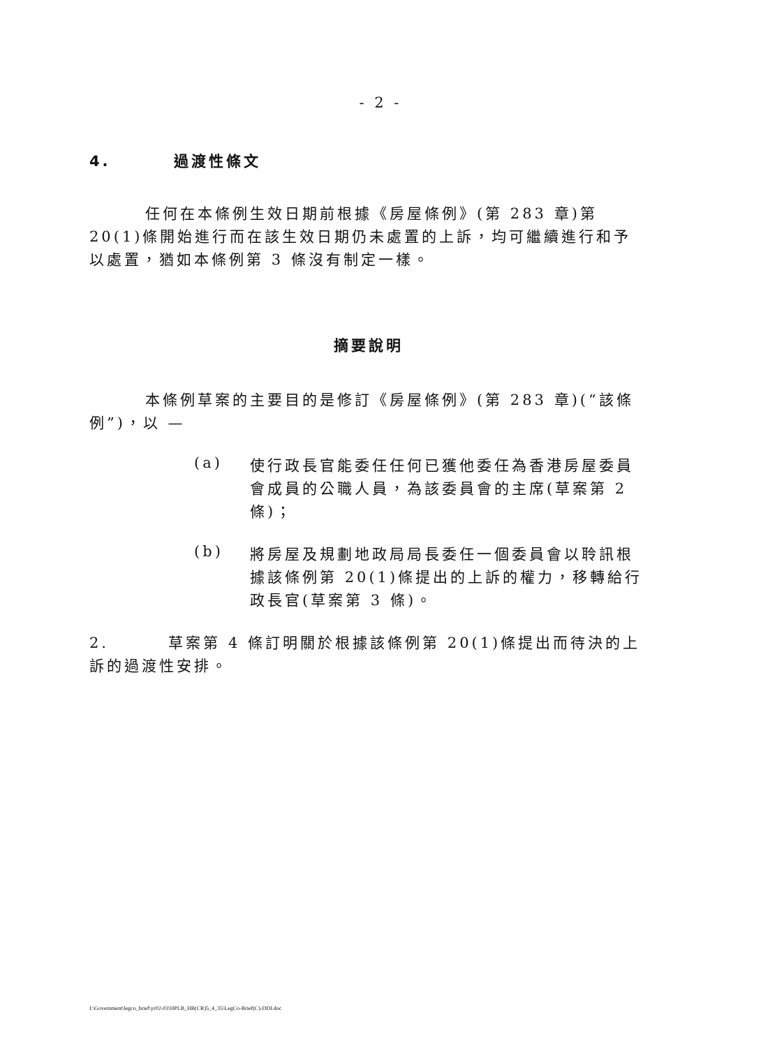- 2 -
4. 過渡性條文
任何在本條例生效日期前根據《房屋條例》(第 283 章)第 20(1)條開始進行而在該生效日期仍未處置的上訴，均可繼續進行和予以處置，猶如本條例第 3 條沒有制定一樣。
摘要說明
本條例草案的主要目的是修訂《房屋條例》(第 283 章)(“該條例”)，以 —
(a)
使行政長官能委任任何已獲他委任為香港房屋委員會成員的公職人員，為該委員會的主席(草案第 2 條)；
(b)
將房屋及規劃地政局局長委任一個委員會以聆訊根據該條例第 20(1)條提出的上訴的權力，移轉給行政長官(草案第 3 條)。
2. 草案第 4 條訂明關於根據該條例第 20(1)條提出而待決的上訴的過渡性安排。
I:\Government\legco_brief\yr02-03\HPLB_HB(CR)5_4_35\LegCo-Brief(C)-DDI.doc